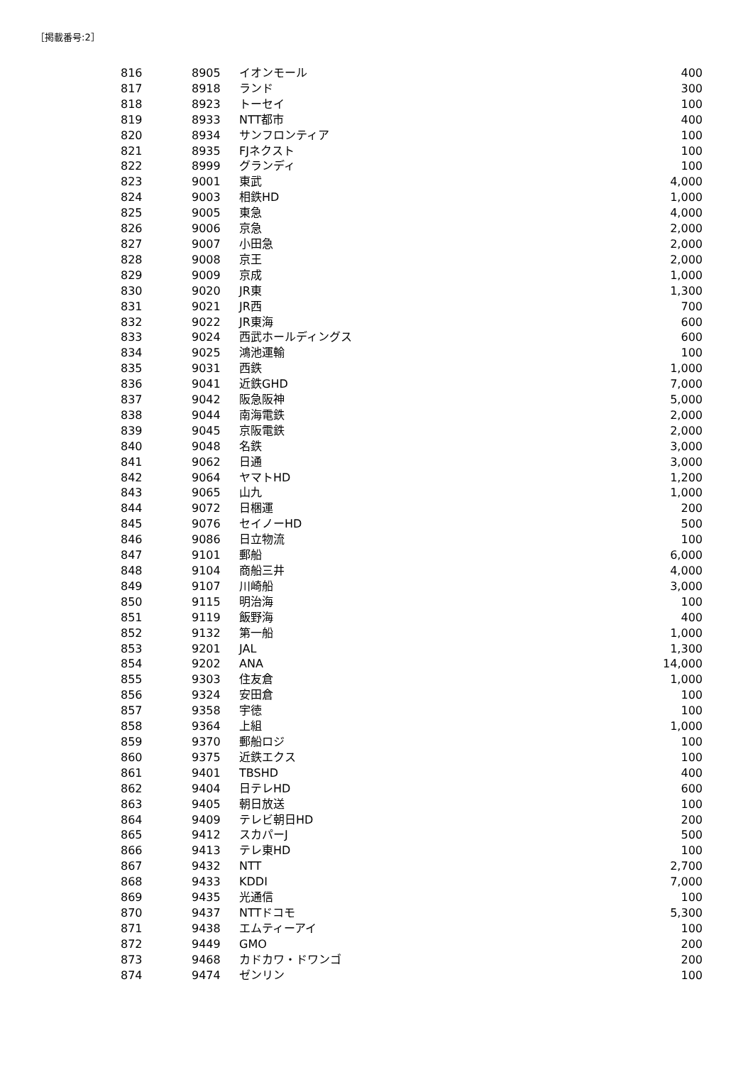［掲載番号:2］
| 816 | 8905 | イオンモール | 400 |
| 817 | 8918 | ランド | 300 |
| 818 | 8923 | トーセイ | 100 |
| 819 | 8933 | NTT都市 | 400 |
| 820 | 8934 | サンフロンティア | 100 |
| 821 | 8935 | FJネクスト | 100 |
| 822 | 8999 | グランディ | 100 |
| 823 | 9001 | 東武 | 4,000 |
| 824 | 9003 | 相鉄HD | 1,000 |
| 825 | 9005 | 東急 | 4,000 |
| 826 | 9006 | 京急 | 2,000 |
| 827 | 9007 | 小田急 | 2,000 |
| 828 | 9008 | 京王 | 2,000 |
| 829 | 9009 | 京成 | 1,000 |
| 830 | 9020 | JR東 | 1,300 |
| 831 | 9021 | JR西 | 700 |
| 832 | 9022 | JR東海 | 600 |
| 833 | 9024 | 西武ホールディングス | 600 |
| 834 | 9025 | 鴻池運輸 | 100 |
| 835 | 9031 | 西鉄 | 1,000 |
| 836 | 9041 | 近鉄GHD | 7,000 |
| 837 | 9042 | 阪急阪神 | 5,000 |
| 838 | 9044 | 南海電鉄 | 2,000 |
| 839 | 9045 | 京阪電鉄 | 2,000 |
| 840 | 9048 | 名鉄 | 3,000 |
| 841 | 9062 | 日通 | 3,000 |
| 842 | 9064 | ヤマトHD | 1,200 |
| 843 | 9065 | 山九 | 1,000 |
| 844 | 9072 | 日梱運 | 200 |
| 845 | 9076 | セイノーHD | 500 |
| 846 | 9086 | 日立物流 | 100 |
| 847 | 9101 | 郵船 | 6,000 |
| 848 | 9104 | 商船三井 | 4,000 |
| 849 | 9107 | 川崎船 | 3,000 |
| 850 | 9115 | 明治海 | 100 |
| 851 | 9119 | 飯野海 | 400 |
| 852 | 9132 | 第一船 | 1,000 |
| 853 | 9201 | JAL | 1,300 |
| 854 | 9202 | ANA | 14,000 |
| 855 | 9303 | 住友倉 | 1,000 |
| 856 | 9324 | 安田倉 | 100 |
| 857 | 9358 | 宇徳 | 100 |
| 858 | 9364 | 上組 | 1,000 |
| 859 | 9370 | 郵船ロジ | 100 |
| 860 | 9375 | 近鉄エクス | 100 |
| 861 | 9401 | TBSHD | 400 |
| 862 | 9404 | 日テレHD | 600 |
| 863 | 9405 | 朝日放送 | 100 |
| 864 | 9409 | テレビ朝日HD | 200 |
| 865 | 9412 | スカパーJ | 500 |
| 866 | 9413 | テレ東HD | 100 |
| 867 | 9432 | NTT | 2,700 |
| 868 | 9433 | KDDI | 7,000 |
| 869 | 9435 | 光通信 | 100 |
| 870 | 9437 | NTTドコモ | 5,300 |
| 871 | 9438 | エムティーアイ | 100 |
| 872 | 9449 | GMO | 200 |
| 873 | 9468 | カドカワ・ドワンゴ | 200 |
| 874 | 9474 | ゼンリン | 100 |